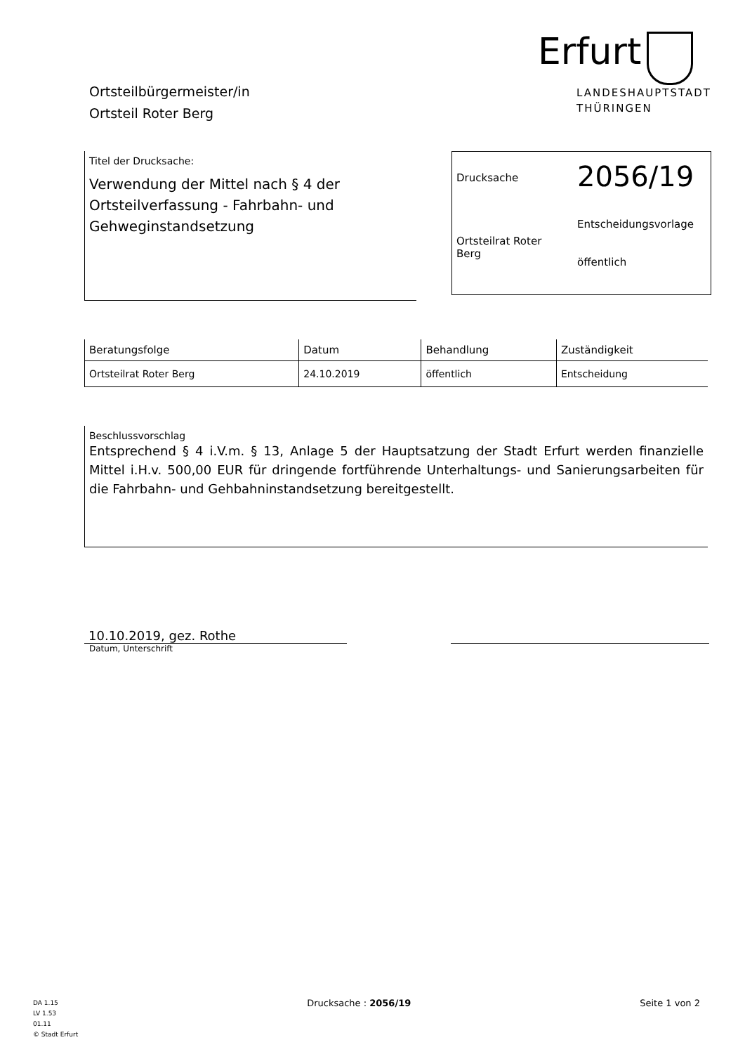Ortsteilbürgermeister/in
Ortsteil Roter Berg
Erfurt
LANDESHAUPTSTADT
THÜRINGEN
Titel der Drucksache:
Verwendung der Mittel nach § 4 der Ortsteilverfassung - Fahrbahn- und Gehweginstandsetzung
Drucksache
Ortsteilrat Roter Berg
2056/19
Entscheidungsvorlage
öffentlich
| Beratungsfolge | Datum | Behandlung | Zuständigkeit |
| --- | --- | --- | --- |
| Ortsteilrat Roter Berg | 24.10.2019 | öffentlich | Entscheidung |
Beschlussvorschlag
Entsprechend § 4 i.V.m. § 13, Anlage 5 der Hauptsatzung der Stadt Erfurt werden finanzielle Mittel i.H.v. 500,00 EUR für dringende fortführende Unterhaltungs- und Sanierungsarbeiten für die Fahrbahn- und Gehbahninstandsetzung bereitgestellt.
10.10.2019, gez. Rothe
Datum, Unterschrift
DA 1.15
LV 1.53
01.11
© Stadt Erfurt
Drucksache : 2056/19 Seite 1 von 2